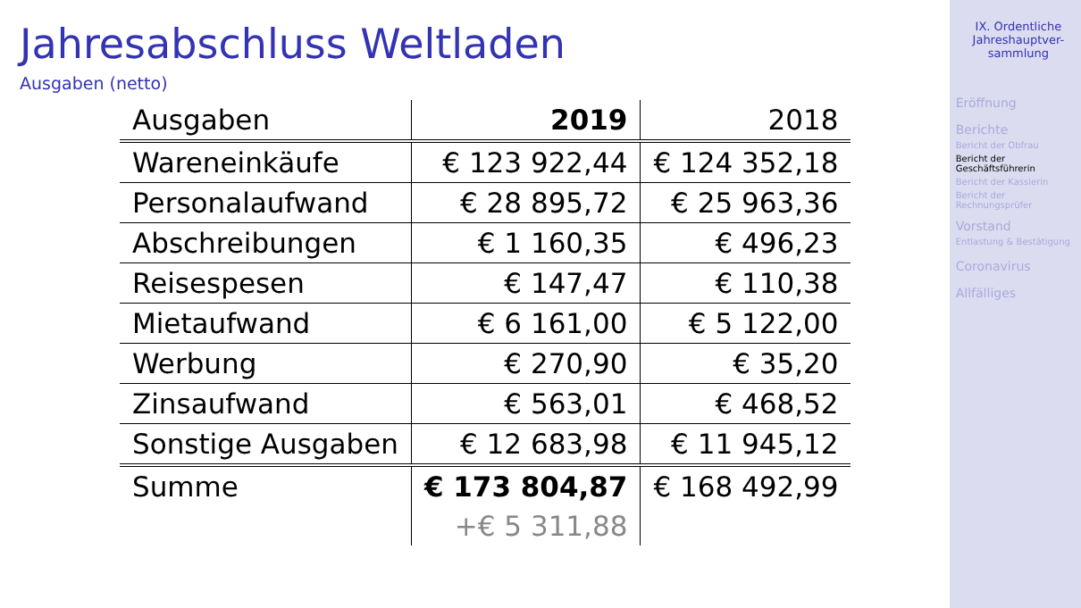Jahresabschluss Weltladen
Ausgaben (netto)
| Ausgaben | 2019 | 2018 |
| --- | --- | --- |
| Wareneinkäufe | € 123 922,44 | € 124 352,18 |
| Personalaufwand | € 28 895,72 | € 25 963,36 |
| Abschreibungen | € 1 160,35 | € 496,23 |
| Reisespesen | € 147,47 | € 110,38 |
| Mietaufwand | € 6 161,00 | € 5 122,00 |
| Werbung | € 270,90 | € 35,20 |
| Zinsaufwand | € 563,01 | € 468,52 |
| Sonstige Ausgaben | € 12 683,98 | € 11 945,12 |
| Summe | € 173 804,87 | € 168 492,99 |
| | +€ 5 311,88 | |
IX. Ordentliche Jahreshauptver-
sammlung
Eröffnung
Berichte
Bericht der Obfrau
Bericht der
Geschäftsführerin
Bericht der Kassierin
Bericht der
Rechnungsprüfer
Vorstand
Entlastung & Bestätigung
Coronavirus
Allfälliges